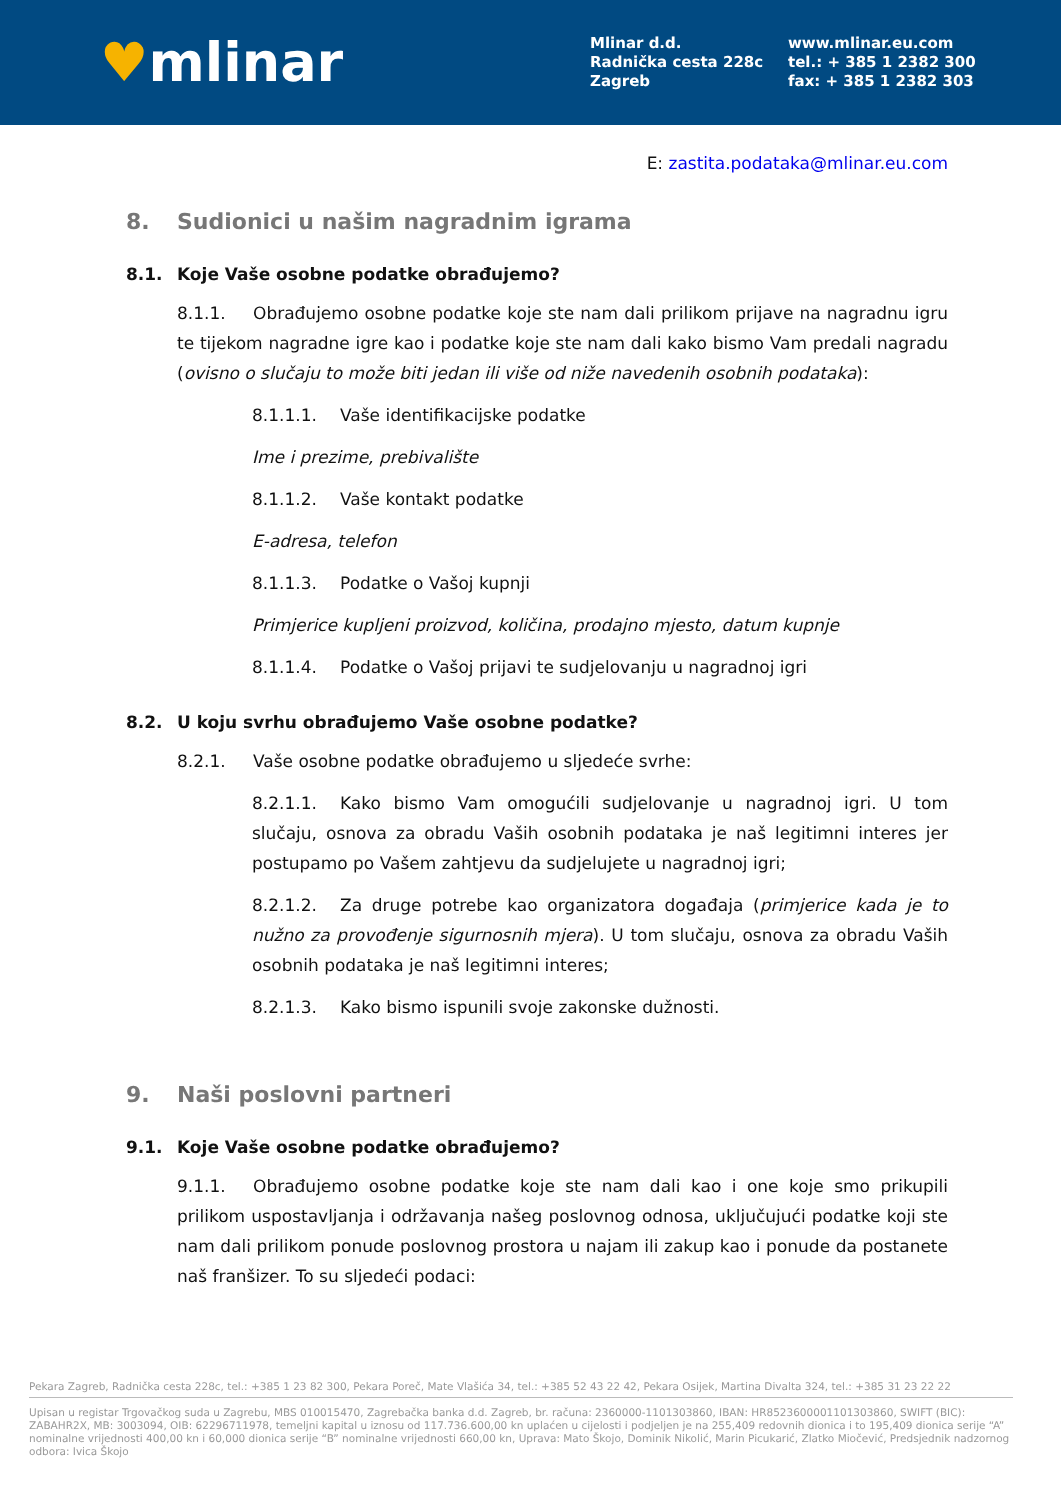♥mlinar
Mlinar d.d.
Radnička cesta 228c
Zagreb
www.mlinar.eu.com
tel.: + 385 1 2382 300
fax: + 385 1 2382 303
E: zastita.podataka@mlinar.eu.com
8. Sudionici u našim nagradnim igrama
8.1. Koje Vaše osobne podatke obrađujemo?
8.1.1. Obrađujemo osobne podatke koje ste nam dali prilikom prijave na nagradnu igru te tijekom nagradne igre kao i podatke koje ste nam dali kako bismo Vam predali nagradu (ovisno o slučaju to može biti jedan ili više od niže navedenih osobnih podataka):
8.1.1.1. Vaše identifikacijske podatke
Ime i prezime, prebivalište
8.1.1.2. Vaše kontakt podatke
E-adresa, telefon
8.1.1.3. Podatke o Vašoj kupnji
Primjerice kupljeni proizvod, količina, prodajno mjesto, datum kupnje
8.1.1.4. Podatke o Vašoj prijavi te sudjelovanju u nagradnoj igri
8.2. U koju svrhu obrađujemo Vaše osobne podatke?
8.2.1. Vaše osobne podatke obrađujemo u sljedeće svrhe:
8.2.1.1. Kako bismo Vam omogućili sudjelovanje u nagradnoj igri. U tom slučaju, osnova za obradu Vaših osobnih podataka je naš legitimni interes jer postupamo po Vašem zahtjevu da sudjelujete u nagradnoj igri;
8.2.1.2. Za druge potrebe kao organizatora događaja (primjerice kada je to nužno za provođenje sigurnosnih mjera). U tom slučaju, osnova za obradu Vaših osobnih podataka je naš legitimni interes;
8.2.1.3. Kako bismo ispunili svoje zakonske dužnosti.
9. Naši poslovni partneri
9.1. Koje Vaše osobne podatke obrađujemo?
9.1.1. Obrađujemo osobne podatke koje ste nam dali kao i one koje smo prikupili prilikom uspostavljanja i održavanja našeg poslovnog odnosa, uključujući podatke koji ste nam dali prilikom ponude poslovnog prostora u najam ili zakup kao i ponude da postanete naš franšizer. To su sljedeći podaci:
Pekara Zagreb, Radnička cesta 228c, tel.: +385 1 23 82 300, Pekara Poreč, Mate Vlašića 34, tel.: +385 52 43 22 42, Pekara Osijek, Martina Divalta 324, tel.: +385 31 23 22 22
Upisan u registar Trgovačkog suda u Zagrebu, MBS 010015470, Zagrebačka banka d.d. Zagreb, br. računa: 2360000-1101303860, IBAN: HR8523600001101303860, SWIFT (BIC): ZABAHR2X, MB: 3003094, OIB: 62296711978, temeljni kapital u iznosu od 117.736.600,00 kn uplaćen u cijelosti i podjeljen je na 255,409 redovnih dionica i to 195,409 dionica serije “A” nominalne vrijednosti 400,00 kn i 60,000 dionica serije “B” nominalne vrijednosti 660,00 kn, Uprava: Mato Škojo, Dominik Nikolić, Marin Picukarić, Zlatko Miočević, Predsjednik nadzornog odbora: Ivica Škojo